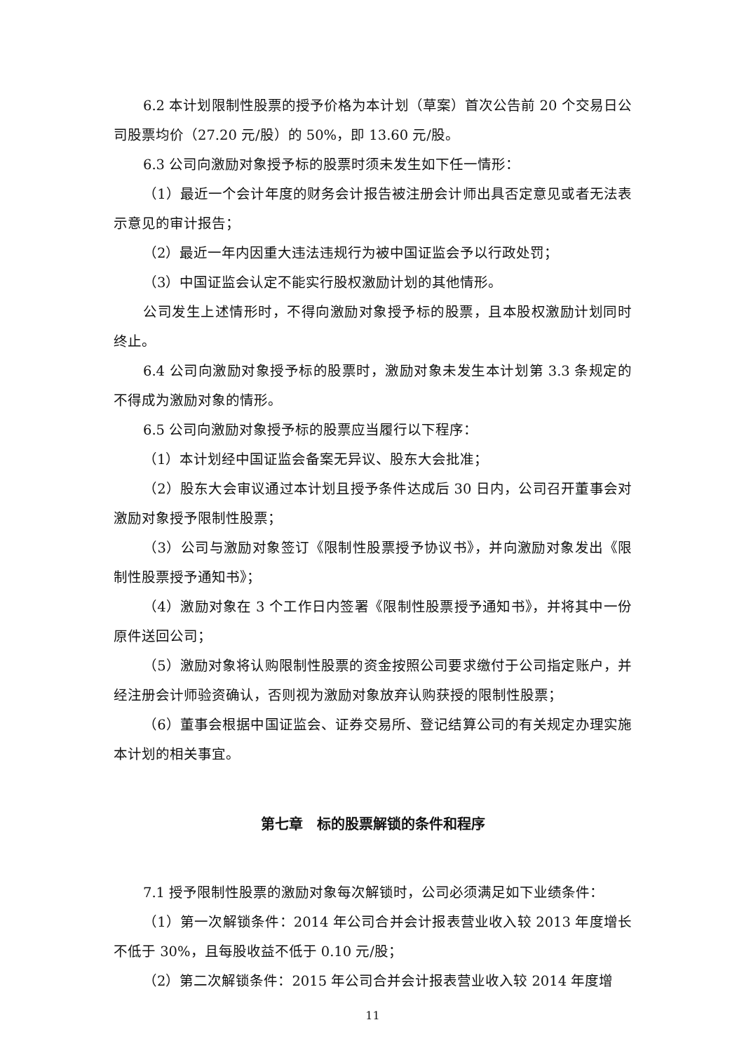6.2 本计划限制性股票的授予价格为本计划（草案）首次公告前 20 个交易日公司股票均价（27.20 元/股）的 50%，即 13.60 元/股。
6.3 公司向激励对象授予标的股票时须未发生如下任一情形：
（1）最近一个会计年度的财务会计报告被注册会计师出具否定意见或者无法表示意见的审计报告；
（2）最近一年内因重大违法违规行为被中国证监会予以行政处罚；
（3）中国证监会认定不能实行股权激励计划的其他情形。
公司发生上述情形时，不得向激励对象授予标的股票，且本股权激励计划同时终止。
6.4 公司向激励对象授予标的股票时，激励对象未发生本计划第 3.3 条规定的不得成为激励对象的情形。
6.5 公司向激励对象授予标的股票应当履行以下程序：
（1）本计划经中国证监会备案无异议、股东大会批准；
（2）股东大会审议通过本计划且授予条件达成后 30 日内，公司召开董事会对激励对象授予限制性股票；
（3）公司与激励对象签订《限制性股票授予协议书》，并向激励对象发出《限制性股票授予通知书》；
（4）激励对象在 3 个工作日内签署《限制性股票授予通知书》，并将其中一份原件送回公司；
（5）激励对象将认购限制性股票的资金按照公司要求缴付于公司指定账户，并经注册会计师验资确认，否则视为激励对象放弃认购获授的限制性股票；
（6）董事会根据中国证监会、证券交易所、登记结算公司的有关规定办理实施本计划的相关事宜。
第七章　标的股票解锁的条件和程序
7.1 授予限制性股票的激励对象每次解锁时，公司必须满足如下业绩条件：
（1）第一次解锁条件：2014 年公司合并会计报表营业收入较 2013 年度增长不低于 30%，且每股收益不低于 0.10 元/股；
（2）第二次解锁条件：2015 年公司合并会计报表营业收入较 2014 年度增
11